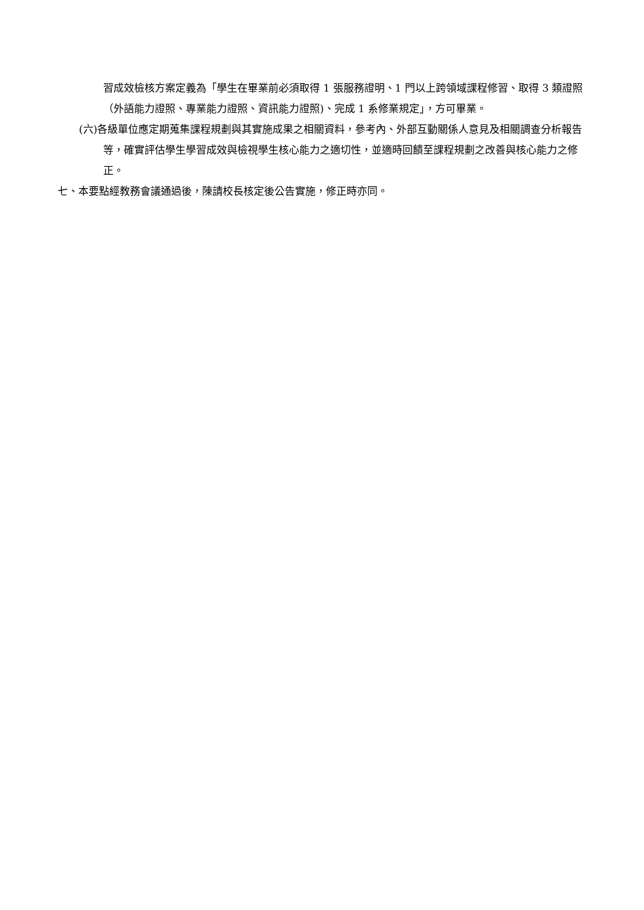習成效檢核方案定義為「學生在畢業前必須取得 1 張服務證明、1 門以上跨領域課程修習、取得 3 類證照（外語能力證照、專業能力證照、資訊能力證照)、完成 1 系修業規定」，方可畢業。
(六)各級單位應定期蒐集課程規劃與其實施成果之相關資料，參考內、外部互動關係人意見及相關調查分析報告等，確實評估學生學習成效與檢視學生核心能力之適切性，並適時回饋至課程規劃之改善與核心能力之修正。
七、本要點經教務會議通過後，陳請校長核定後公告實施，修正時亦同。